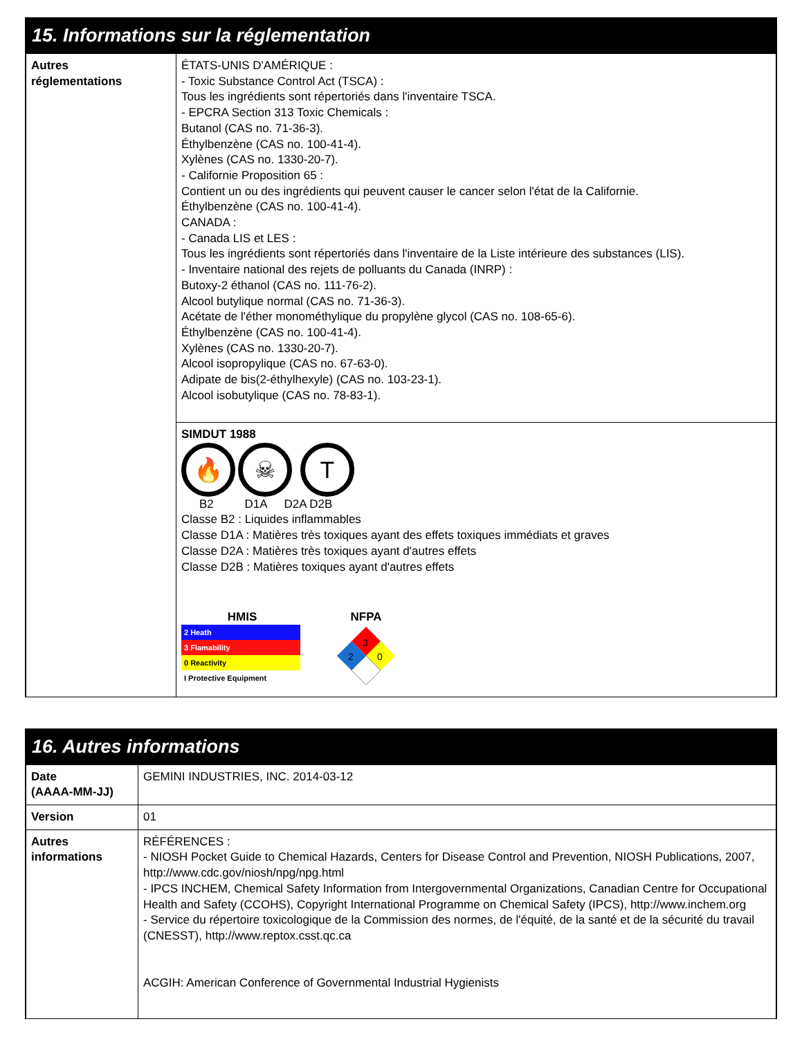15. Informations sur la réglementation
| Autres réglementations | ÉTATS-UNIS D'AMÉRIQUE : - Toxic Substance Control Act (TSCA) : Tous les ingrédients sont répertoriés dans l'inventaire TSCA. - EPCRA Section 313 Toxic Chemicals : Butanol (CAS no. 71-36-3). Éthylbenzène (CAS no. 100-41-4). Xylènes (CAS no. 1330-20-7). - Californie Proposition 65 : Contient un ou des ingrédients qui peuvent causer le cancer selon l'état de la Californie. Éthylbenzène (CAS no. 100-41-4). CANADA : - Canada LIS et LES : Tous les ingrédients sont répertoriés dans l'inventaire de la Liste intérieure des substances (LIS). - Inventaire national des rejets de polluants du Canada (INRP) : Butoxy-2 éthanol (CAS no. 111-76-2). Alcool butylique normal (CAS no. 71-36-3). Acétate de l'éther monométhylique du propylène glycol (CAS no. 108-65-6). Éthylbenzène (CAS no. 100-41-4). Xylènes (CAS no. 1330-20-7). Alcool isopropylique (CAS no. 67-63-0). Adipate de bis(2-éthylhexyle) (CAS no. 103-23-1). Alcool isobutylique (CAS no. 78-83-1). |
| | SIMDUT 1988 🔥 ☠ T B2 D1A D2A D2B Classe B2 : Liquides inflammables Classe D1A : Matières très toxiques ayant des effets toxiques immédiats et graves Classe D2A : Matières très toxiques ayant d'autres effets Classe D2B : Matières toxiques ayant d'autres effets HMIS 2 Heath 3 Flamability 0 Reactivity I Protective Equipment NFPA 3 2 0 |
16. Autres informations
| Date (AAAA-MM-JJ) | GEMINI INDUSTRIES, INC. 2014-03-12 |
| Version | 01 |
| Autres informations | RÉFÉRENCES : - NIOSH Pocket Guide to Chemical Hazards, Centers for Disease Control and Prevention, NIOSH Publications, 2007, http://www.cdc.gov/niosh/npg/npg.html - IPCS INCHEM, Chemical Safety Information from Intergovernmental Organizations, Canadian Centre for Occupational Health and Safety (CCOHS), Copyright International Programme on Chemical Safety (IPCS), http://www.inchem.org - Service du répertoire toxicologique de la Commission des normes, de l'équité, de la santé et de la sécurité du travail (CNESST), http://www.reptox.csst.qc.ca ACGIH: American Conference of Governmental Industrial Hygienists |